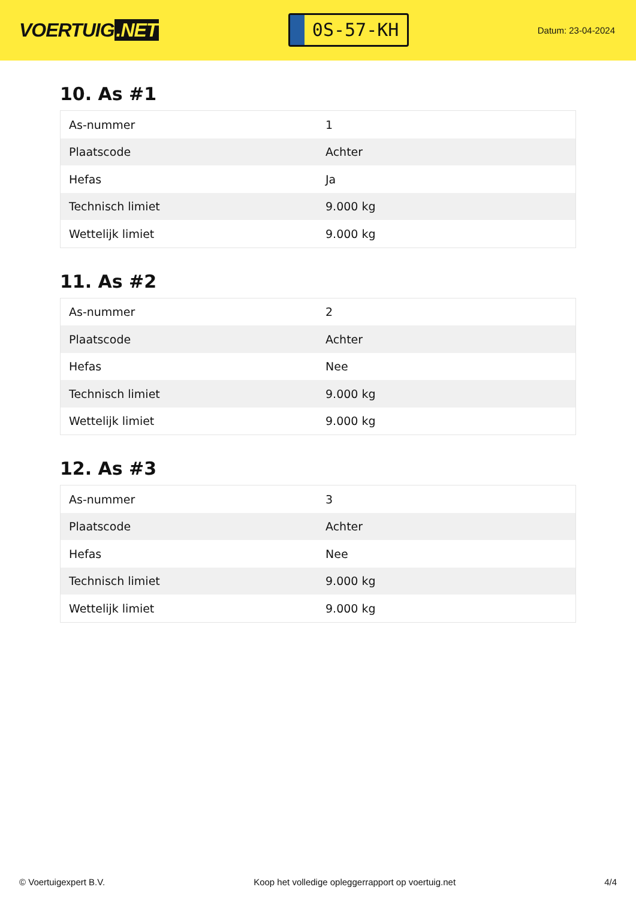VOERTUIG.NET
0S-57-KH
Datum: 23-04-2024
10. As #1
| As-nummer | 1 |
| Plaatscode | Achter |
| Hefas | Ja |
| Technisch limiet | 9.000 kg |
| Wettelijk limiet | 9.000 kg |
11. As #2
| As-nummer | 2 |
| Plaatscode | Achter |
| Hefas | Nee |
| Technisch limiet | 9.000 kg |
| Wettelijk limiet | 9.000 kg |
12. As #3
| As-nummer | 3 |
| Plaatscode | Achter |
| Hefas | Nee |
| Technisch limiet | 9.000 kg |
| Wettelijk limiet | 9.000 kg |
© Voertuigexpert B.V. Koop het volledige opleggerrapport op voertuig.net 4/4